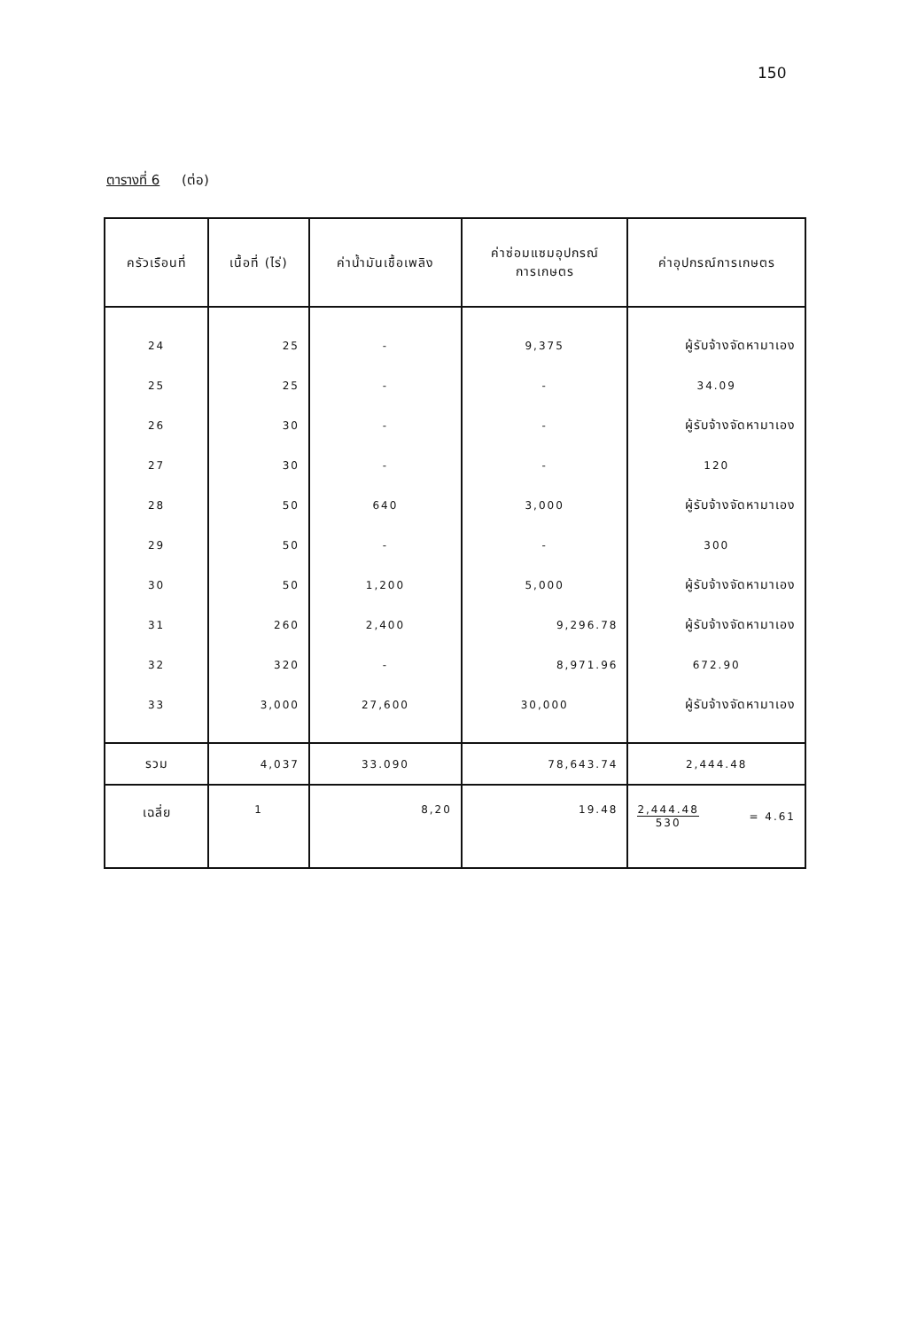150
ตารางที่ 6 (ต่อ)
| ครัวเรือนที่ | เนื้อที่ (ไร่) | ค่าน้ำมันเชื้อเพลิง | ค่าซ่อมแซมอุปกรณ์ การเกษตร | ค่าอุปกรณ์การเกษตร |
| --- | --- | --- | --- | --- |
| 24 | 25 | - | 9,375 | ผู้รับจ้างจัดหามาเอง |
| 25 | 25 | - | - | 34.09 |
| 26 | 30 | - | - | ผู้รับจ้างจัดหามาเอง |
| 27 | 30 | - | - | 120 |
| 28 | 50 | 640 | 3,000 | ผู้รับจ้างจัดหามาเอง |
| 29 | 50 | - | - | 300 |
| 30 | 50 | 1,200 | 5,000 | ผู้รับจ้างจัดหามาเอง |
| 31 | 260 | 2,400 | 9,296.78 | ผู้รับจ้างจัดหามาเอง |
| 32 | 320 | - | 8,971.96 | 672.90 |
| 33 | 3,000 | 27,600 | 30,000 | ผู้รับจ้างจัดหามาเอง |
| รวม | 4,037 | 33.090 | 78,643.74 | 2,444.48 |
| เฉลี่ย | 1 | 8,20 | 19.48 | 2,444.48 530 = 4.61 |